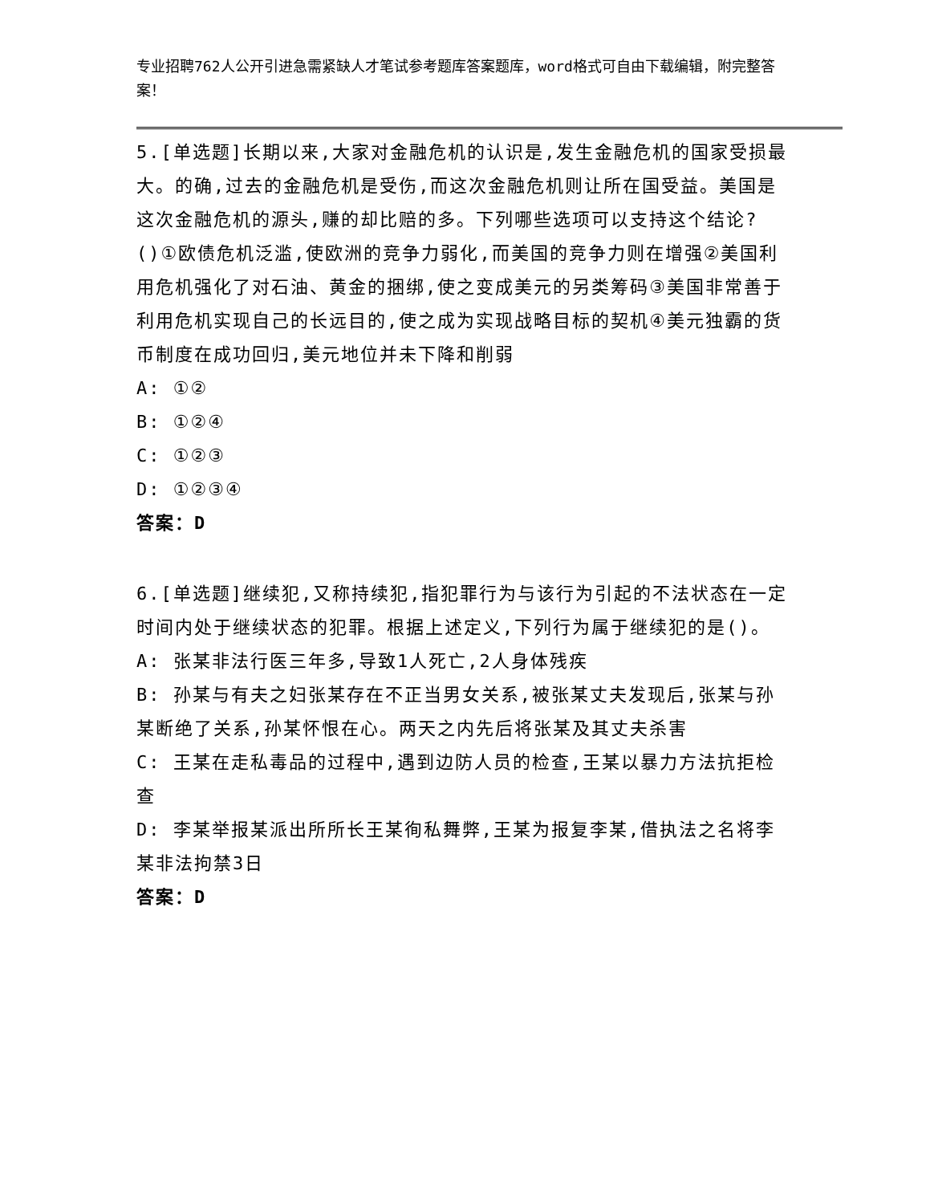专业招聘762人公开引进急需紧缺人才笔试参考题库答案题库，word格式可自由下载编辑，附完整答案！
5.[单选题]长期以来,大家对金融危机的认识是,发生金融危机的国家受损最大。的确,过去的金融危机是受伤,而这次金融危机则让所在国受益。美国是这次金融危机的源头,赚的却比赔的多。下列哪些选项可以支持这个结论?()①欧债危机泛滥,使欧洲的竞争力弱化,而美国的竞争力则在增强②美国利用危机强化了对石油、黄金的捆绑,使之变成美元的另类筹码③美国非常善于利用危机实现自己的长远目的,使之成为实现战略目标的契机④美元独霸的货币制度在成功回归,美元地位并未下降和削弱
A: ①②
B: ①②④
C: ①②③
D: ①②③④
答案：D
6.[单选题]继续犯,又称持续犯,指犯罪行为与该行为引起的不法状态在一定时间内处于继续状态的犯罪。根据上述定义,下列行为属于继续犯的是()。
A: 张某非法行医三年多,导致1人死亡,2人身体残疾
B: 孙某与有夫之妇张某存在不正当男女关系,被张某丈夫发现后,张某与孙某断绝了关系,孙某怀恨在心。两天之内先后将张某及其丈夫杀害
C: 王某在走私毒品的过程中,遇到边防人员的检查,王某以暴力方法抗拒检查
D: 李某举报某派出所所长王某徇私舞弊,王某为报复李某,借执法之名将李某非法拘禁3日
答案：D